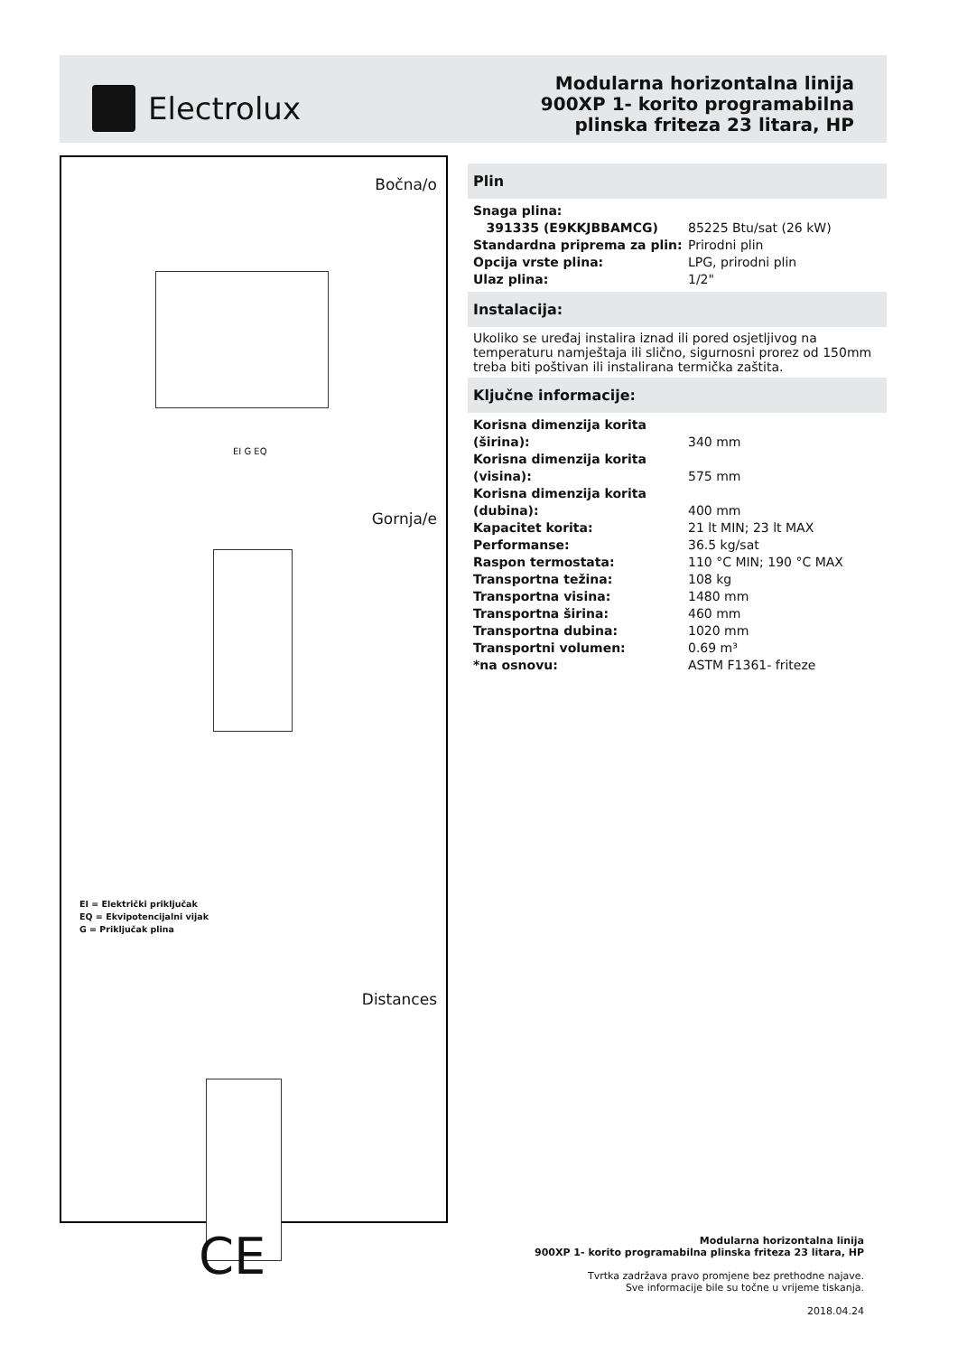Electrolux
Modularna horizontalna linija
900XP 1- korito programabilna
plinska friteza 23 litara, HP
Bočna/o
EI G EQ
Gornja/e
EI = Električki priključak
EQ = Ekvipotencijalni vijak
G = Priključak plina
Distances
CE
Plin
| Snaga plina: | |
| 391335 (E9KKJBBAMCG) | 85225 Btu/sat (26 kW) |
| Standardna priprema za plin: | Prirodni plin |
| Opcija vrste plina: | LPG, prirodni plin |
| Ulaz plina: | 1/2" |
Instalacija:
Ukoliko se uređaj instalira iznad ili pored osjetljivog na temperaturu namještaja ili slično, sigurnosni prorez od 150mm treba biti poštivan ili instalirana termička zaštita.
Ključne informacije:
| Korisna dimenzija korita (širina): | 340 mm |
| Korisna dimenzija korita (visina): | 575 mm |
| Korisna dimenzija korita (dubina): | 400 mm |
| Kapacitet korita: | 21 lt MIN; 23 lt MAX |
| Performanse: | 36.5 kg/sat |
| Raspon termostata: | 110 °C MIN; 190 °C MAX |
| Transportna težina: | 108 kg |
| Transportna visina: | 1480 mm |
| Transportna širina: | 460 mm |
| Transportna dubina: | 1020 mm |
| Transportni volumen: | 0.69 m³ |
| *na osnovu: | ASTM F1361- friteze |
Modularna horizontalna linija
900XP 1- korito programabilna plinska friteza 23 litara, HP
Tvrtka zadržava pravo promjene bez prethodne najave.
Sve informacije bile su točne u vrijeme tiskanja.
2018.04.24